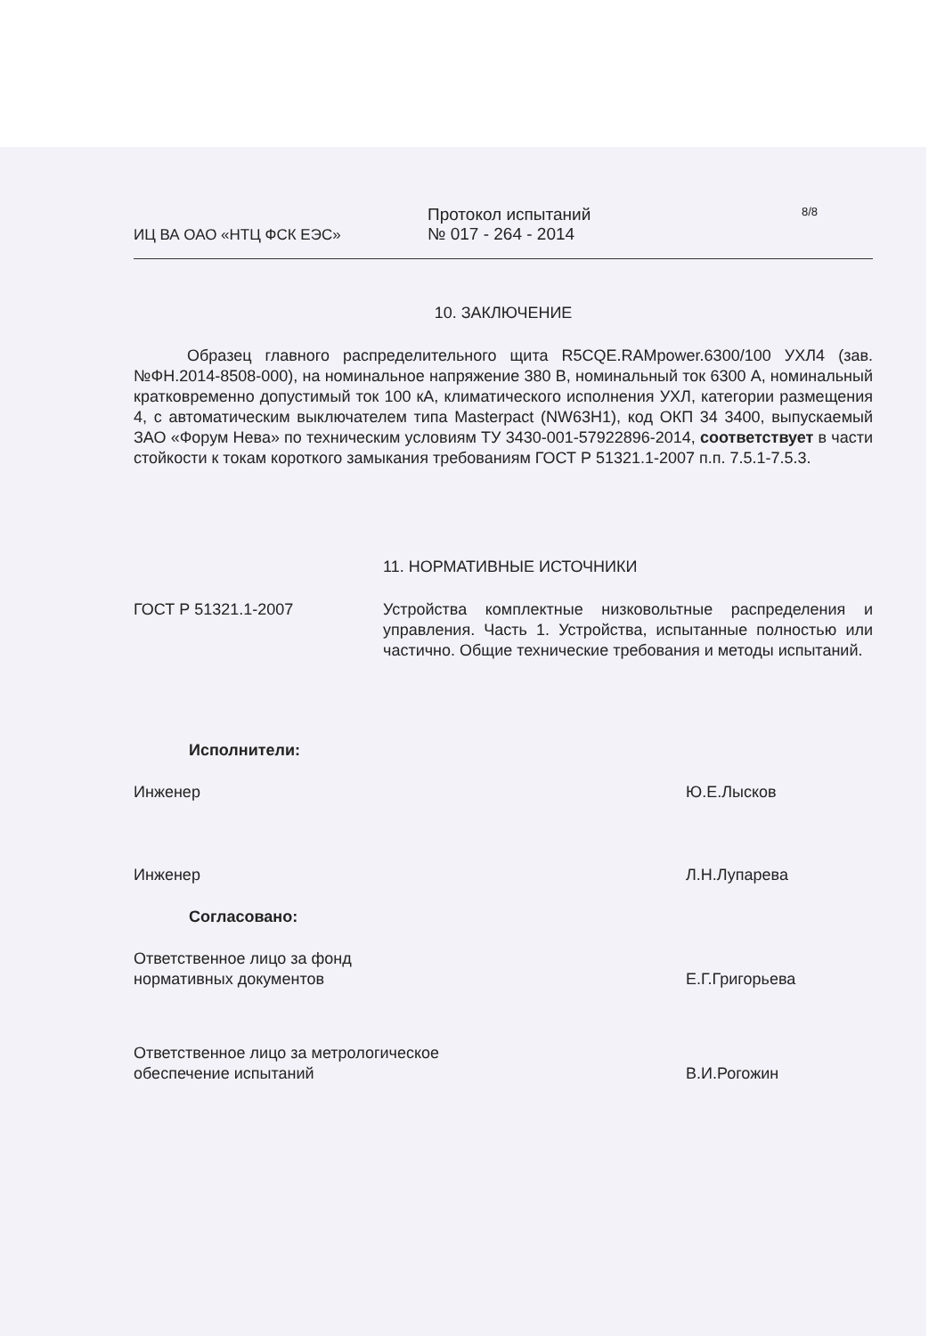ИЦ ВА ОАО «НТЦ ФСК ЕЭС»
Протокол испытаний
№ 017 - 264 - 2014
8/8
10. ЗАКЛЮЧЕНИЕ
Образец главного распределительного щита R5CQE.RAMpower.6300/100 УХЛ4 (зав. №ФН.2014-8508-000), на номинальное напряжение 380 В, номинальный ток 6300 А, номинальный кратковременно допустимый ток 100 кА, климатического исполнения УХЛ, категории размещения 4, с автоматическим выключателем типа Masterpact (NW63H1), код ОКП 34 3400, выпускаемый ЗАО «Форум Нева» по техническим условиям ТУ 3430-001-57922896-2014, соответствует в части стойкости к токам короткого замыкания требованиям ГОСТ Р 51321.1-2007 п.п. 7.5.1-7.5.3.
11. НОРМАТИВНЫЕ ИСТОЧНИКИ
ГОСТ Р 51321.1-2007 Устройства комплектные низковольтные распределения и управления. Часть 1. Устройства, испытанные полностью или частично. Общие технические требования и методы испытаний.
Исполнители:
Инженер Ю.Е.Лысков
Инженер Л.Н.Лупарева
Согласовано:
Ответственное лицо за фонд
нормативных документов
Е.Г.Григорьева
Ответственное лицо за метрологическое
обеспечение испытаний
В.И.Рогожин